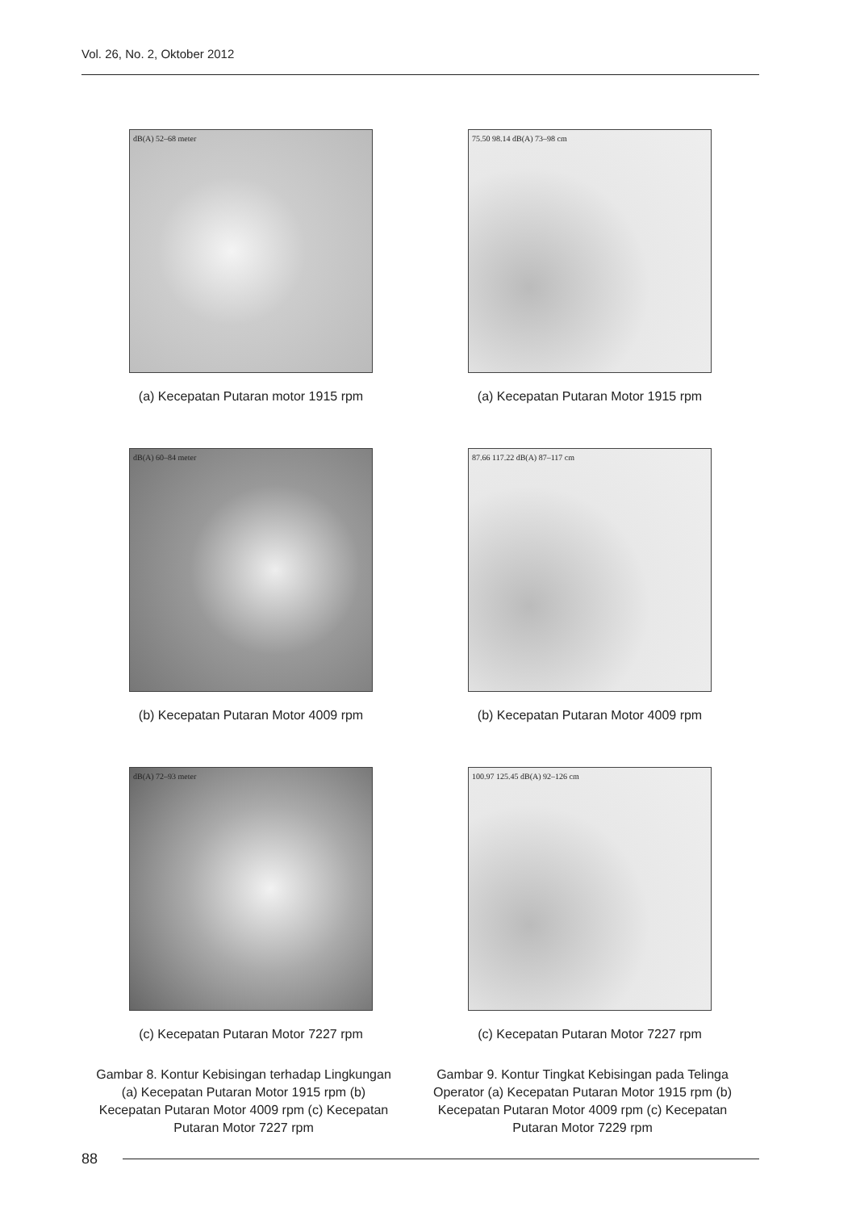Vol. 26, No. 2, Oktober 2012
dB(A) 52–68 meter
(a) Kecepatan Putaran motor 1915 rpm
75.50 98.14 dB(A) 73–98 cm
(a) Kecepatan Putaran Motor 1915 rpm
dB(A) 60–84 meter
(b) Kecepatan Putaran Motor 4009 rpm
87.66 117.22 dB(A) 87–117 cm
(b) Kecepatan Putaran Motor 4009 rpm
dB(A) 72–93 meter
(c) Kecepatan Putaran Motor 7227 rpm
100.97 125.45 dB(A) 92–126 cm
(c) Kecepatan Putaran Motor 7227 rpm
Gambar 8. Kontur Kebisingan terhadap Lingkungan (a) Kecepatan Putaran Motor 1915 rpm (b) Kecepatan Putaran Motor 4009 rpm (c) Kecepatan Putaran Motor 7227 rpm
Gambar 9. Kontur Tingkat Kebisingan pada Telinga Operator (a) Kecepatan Putaran Motor 1915 rpm (b) Kecepatan Putaran Motor 4009 rpm (c) Kecepatan Putaran Motor 7229 rpm
88